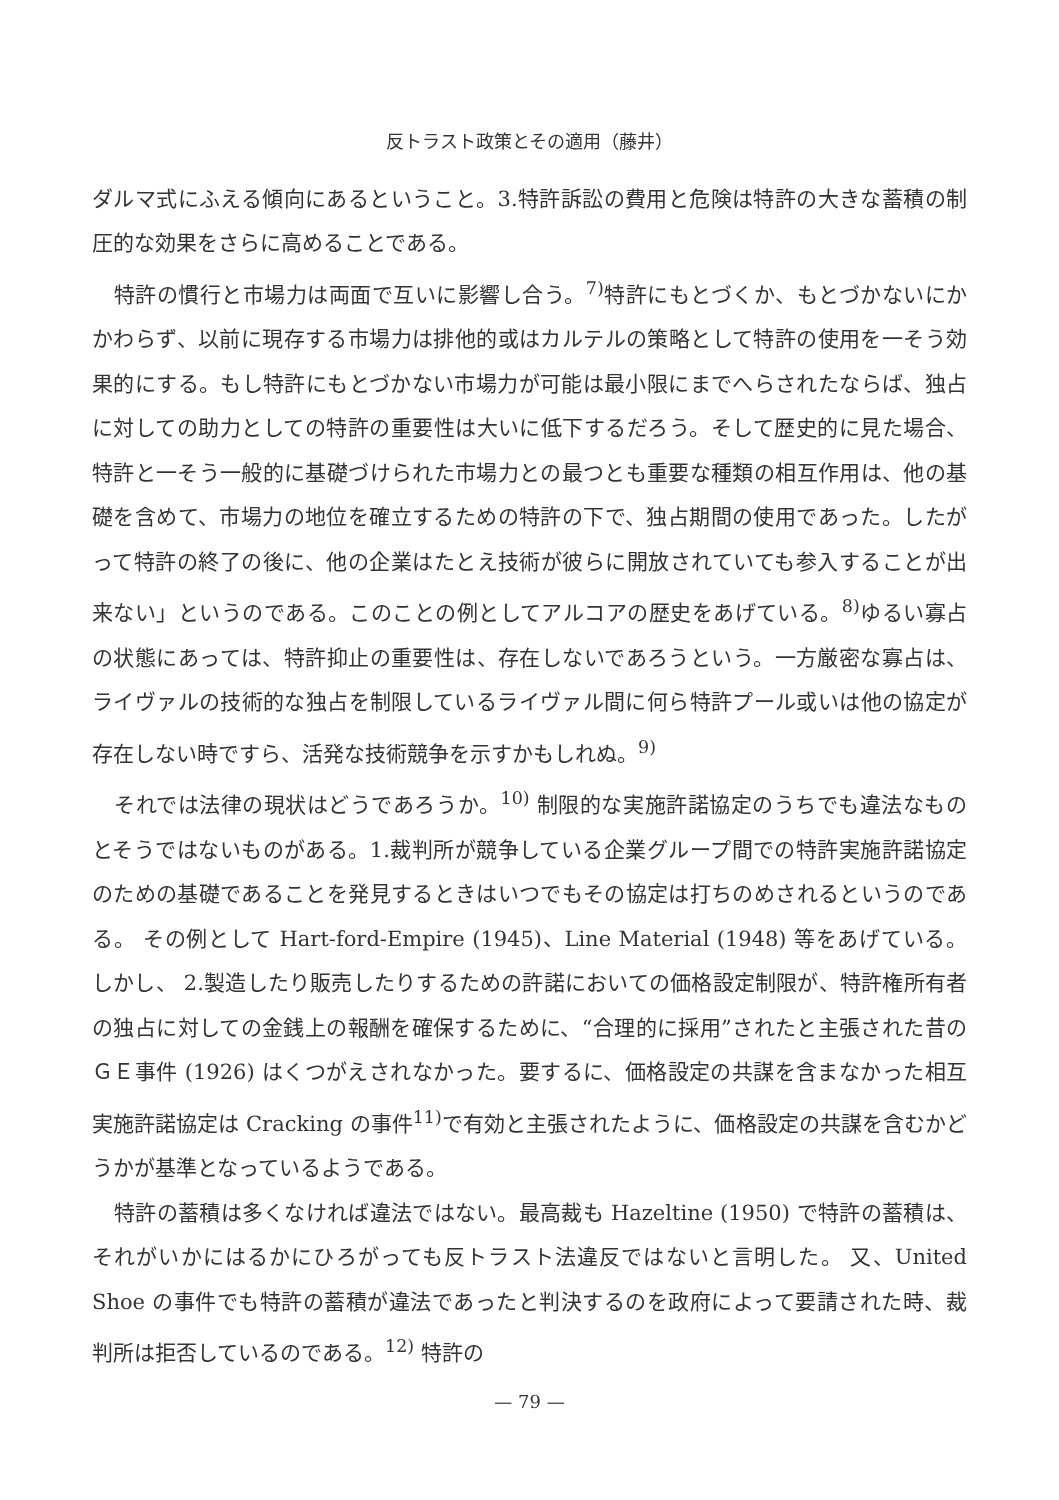反トラスト政策とその適用（藤井）
ダルマ式にふえる傾向にあるということ。3.特許訴訟の費用と危険は特許の大きな蓄積の制圧的な効果をさらに高めることである。
特許の慣行と市場力は両面で互いに影響し合う。<sup>7)</sup>特許にもとづくか、もとづかないにかかわらず、以前に現存する市場力は排他的或はカルテルの策略として特許の使用を一そう効果的にする。もし特許にもとづかない市場力が可能は最小限にまでへらされたならば、独占に対しての助力としての特許の重要性は大いに低下するだろう。そして歴史的に見た場合、特許と一そう一般的に基礎づけられた市場力との最つとも重要な種類の相互作用は、他の基礎を含めて、市場力の地位を確立するための特許の下で、独占期間の使用であった。したがって特許の終了の後に、他の企業はたとえ技術が彼らに開放されていても参入することが出来ない」というのである。このことの例としてアルコアの歴史をあげている。<sup>8)</sup>ゆるい寡占の状態にあっては、特許抑止の重要性は、存在しないであろうという。一方厳密な寡占は、ライヴァルの技術的な独占を制限しているライヴァル間に何ら特許プール或いは他の協定が存在しない時ですら、活発な技術競争を示すかもしれぬ。<sup>9)</sup>
それでは法律の現状はどうであろうか。<sup>10)</sup> 制限的な実施許諾協定のうちでも違法なものとそうではないものがある。1.裁判所が競争している企業グループ間での特許実施許諾協定のための基礎であることを発見するときはいつでもその協定は打ちのめされるというのである。 その例として Hart-ford-Empire (1945)、Line Material (1948) 等をあげている。 しかし、 2.製造したり販売したりするための許諾においての価格設定制限が、特許権所有者の独占に対しての金銭上の報酬を確保するために、“合理的に採用”されたと主張された昔のＧＥ事件 (1926) はくつがえされなかった。要するに、価格設定の共謀を含まなかった相互実施許諾協定は Cracking の事件<sup>11)</sup>で有効と主張されたように、価格設定の共謀を含むかどうかが基準となっているようである。
特許の蓄積は多くなければ違法ではない。最高裁も Hazeltine (1950) で特許の蓄積は、それがいかにはるかにひろがっても反トラスト法違反ではないと言明した。 又、United Shoe の事件でも特許の蓄積が違法であったと判決するのを政府によって要請された時、裁判所は拒否しているのである。<sup>12)</sup> 特許の
— 79 —